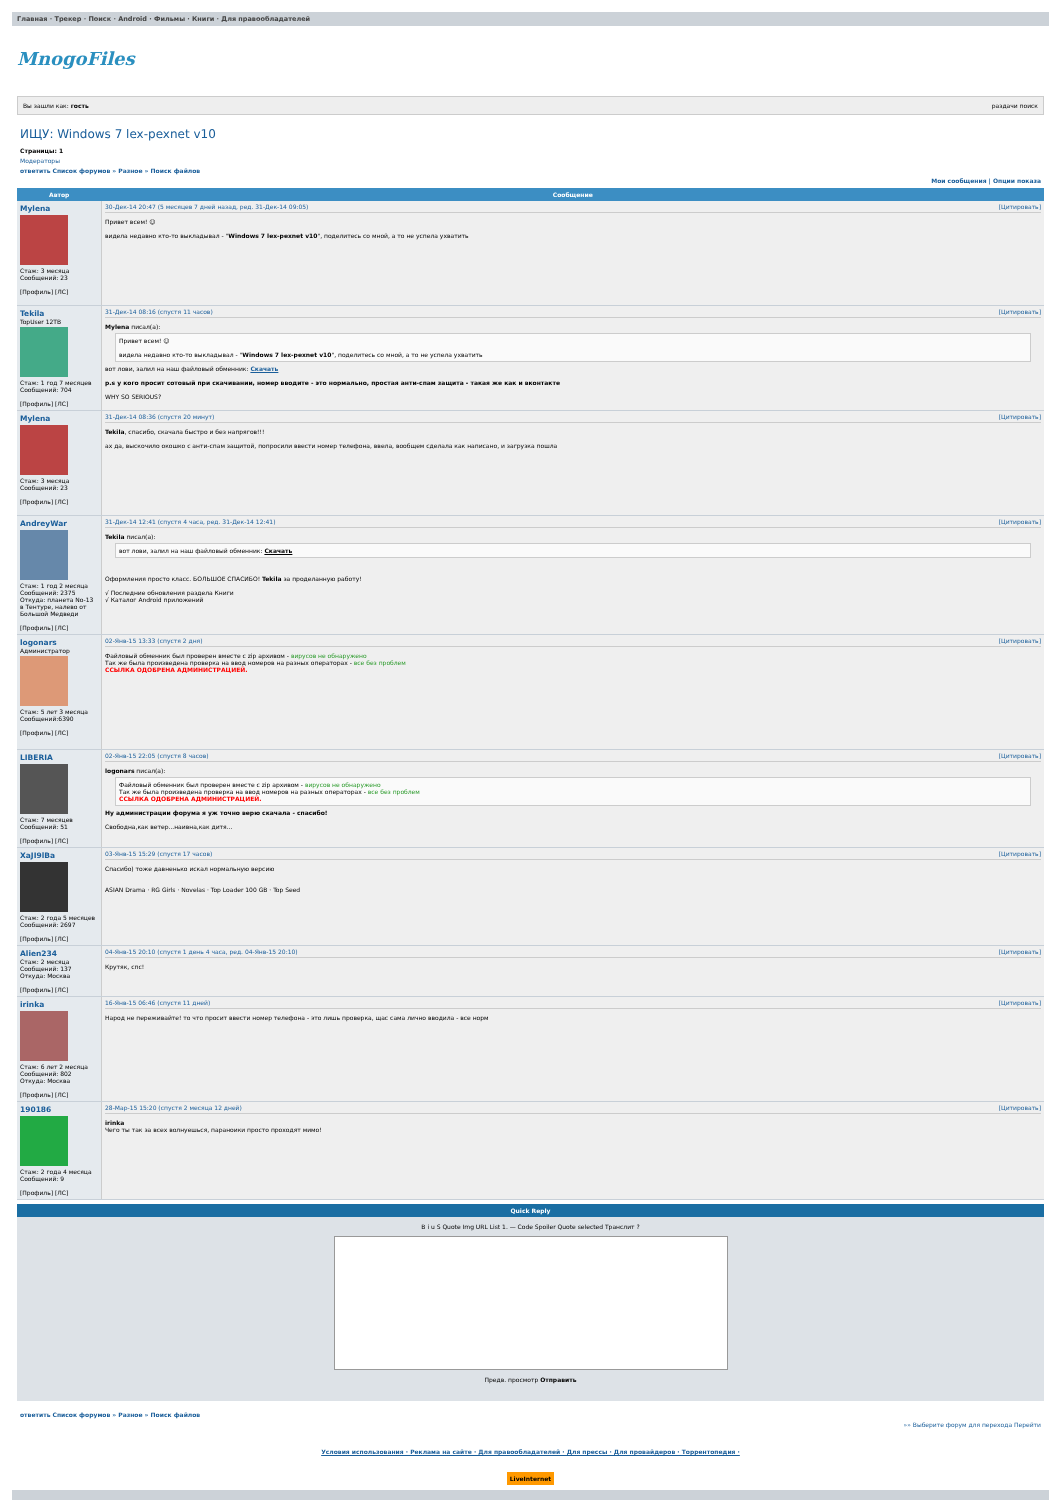Главная · Трекер · Поиск · Android · Фильмы · Книги · Для правообладателей
MnogoFiles
Вы зашли как: гость раздачи поиск
ИЩУ: Windows 7 lex-pexnet v10
Страницы: 1
Модераторы
ответить Список форумов » Разное » Поиск файлов
Мои сообщения | Опции показа
| Автор | Сообщение |
| --- | --- |
| Mylena Стаж: 3 месяца Сообщений: 23 [Профиль] [ЛС] | 30-Дек-14 20:47 (5 месяцев 7 дней назад, ред. 31-Дек-14 09:05) [Цитировать] Привет всем! ☺ видела недавно кто-то выкладывал - " Windows 7 lex-pexnet v10 ", поделитесь со мной, а то не успела ухватить |
| Tekila TopUser 12TB Стаж: 1 год 7 месяцев Сообщений: 704 [Профиль] [ЛС] | 31-Дек-14 08:16 (спустя 11 часов) [Цитировать] Mylena писал(а): Привет всем! ☺ видела недавно кто-то выкладывал - " Windows 7 lex-pexnet v10 ", поделитесь со мной, а то не успела ухватить вот лови, залил на наш файловый обменник: Скачать p.s у кого просит сотовый при скачивании, номер вводите - это нормально, простая анти-спам защита - такая же как и вконтакте WHY SO SERIOUS? |
| Mylena Стаж: 3 месяца Сообщений: 23 [Профиль] [ЛС] | 31-Дек-14 08:36 (спустя 20 минут) [Цитировать] Tekila , спасибо, скачала быстро и без напрягов!!! ах да, выскочило окошко с анти-спам защитой, попросили ввести номер телефона, ввела, вообщем сделала как написано, и загрузка пошла |
| AndreyWar Стаж: 1 год 2 месяца Сообщений: 2375 Откуда: планета No-13 в Тентуре, налево от Большой Медведи [Профиль] [ЛС] | 31-Дек-14 12:41 (спустя 4 часа, ред. 31-Дек-14 12:41) [Цитировать] Tekila писал(а): вот лови, залил на наш файловый обменник: Скачать Оформления просто класс. БОЛЬШОЕ СПАСИБО! Tekila за проделанную работу! √ Последние обновления раздела Книги √ Каталог Android приложений |
| logonars Администратор Стаж: 5 лет 3 месяца Сообщений:6390 [Профиль] [ЛС] | 02-Янв-15 13:33 (спустя 2 дня) [Цитировать] Файловый обменник был проверен вместе с zip архивом - вирусов не обнаружено Так же была произведена проверка на ввод номеров на разных операторах - все без проблем ССЫЛКА ОДОБРЕНА АДМИНИСТРАЦИЕЙ. |
| LIBERIA Стаж: 7 месяцев Сообщений: 51 [Профиль] [ЛС] | 02-Янв-15 22:05 (спустя 8 часов) [Цитировать] logonars писал(а): Файловый обменник был проверен вместе с zip архивом - вирусов не обнаружено Так же была произведена проверка на ввод номеров на разных операторах - все без проблем ССЫЛКА ОДОБРЕНА АДМИНИСТРАЦИЕЙ. Ну администрации форума я уж точно верю скачала - спасибо! Свободна,как ветер...наивна,как дитя... |
| XaJI9lBa Стаж: 2 года 5 месяцев Сообщений: 2697 [Профиль] [ЛС] | 03-Янв-15 15:29 (спустя 17 часов) [Цитировать] Спасибо) тоже давненько искал нормальную версию ASIAN Drama · RG Girls · Novelas · Top Loader 100 GB · Top Seed |
| Alien234 Стаж: 2 месяца Сообщений: 137 Откуда: Москва [Профиль] [ЛС] | 04-Янв-15 20:10 (спустя 1 день 4 часа, ред. 04-Янв-15 20:10) [Цитировать] Крутяк, спс! |
| irinka Стаж: 6 лет 2 месяца Сообщений: 802 Откуда: Москва [Профиль] [ЛС] | 16-Янв-15 06:46 (спустя 11 дней) [Цитировать] Народ не переживайте! то что просит ввести номер телефона - это лишь проверка, щас сама лично вводила - все норм |
| 190186 Стаж: 2 года 4 месяца Сообщений: 9 [Профиль] [ЛС] | 28-Мар-15 15:20 (спустя 2 месяца 12 дней) [Цитировать] irinka Чего ты так за всех волнуешься, параноики просто проходят мимо! |
Quick Reply
B i u S Quote Img URL List 1. — Code Spoiler Quote selected Транслит ?
Предв. просмотр Отправить
ответить Список форумов » Разное » Поиск файлов
»» Выберите форум для перехода Перейти
Условия использования · Реклама на сайте · Для правообладателей · Для прессы · Для провайдеров · Торрентопедия ·
LiveInternet